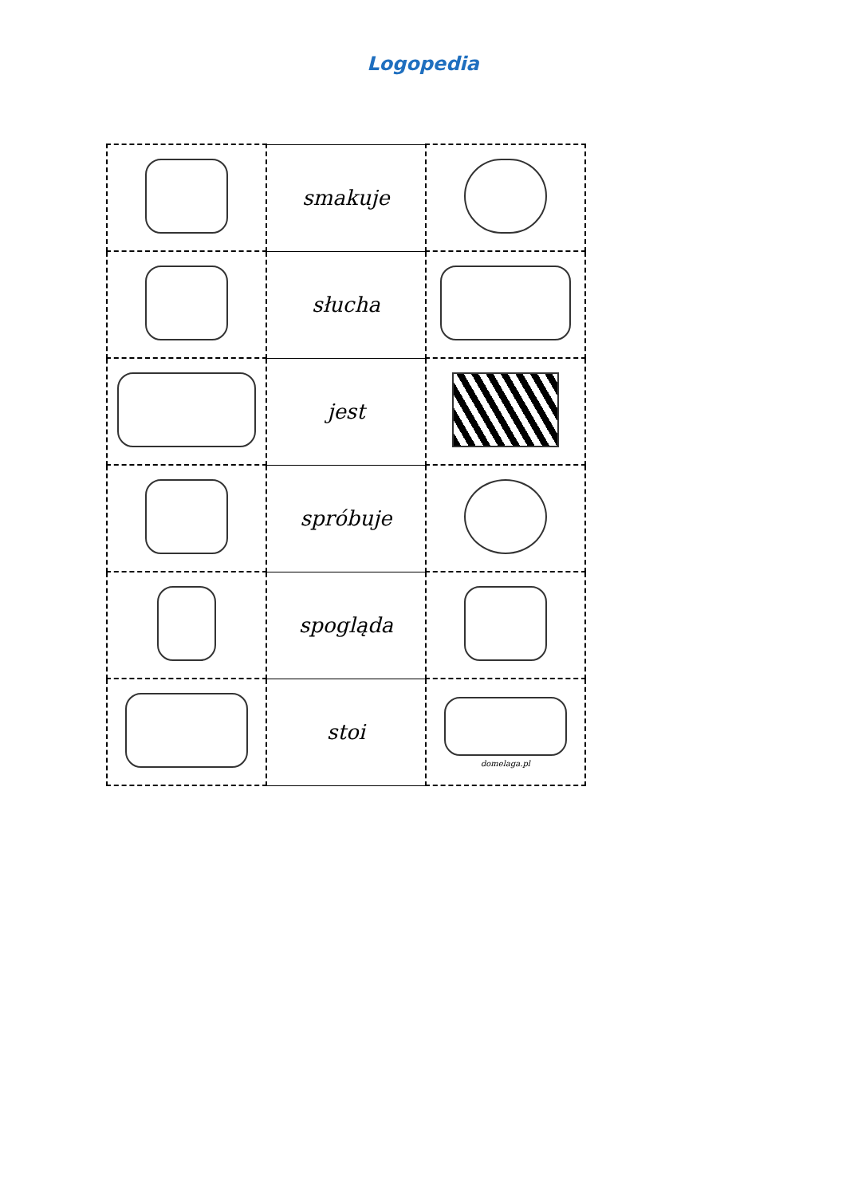Logopedia
| | smakuje | |
| | słucha | |
| | jest | |
| | spróbuje | |
| | spogląda | |
| | stoi | domelaga.pl |